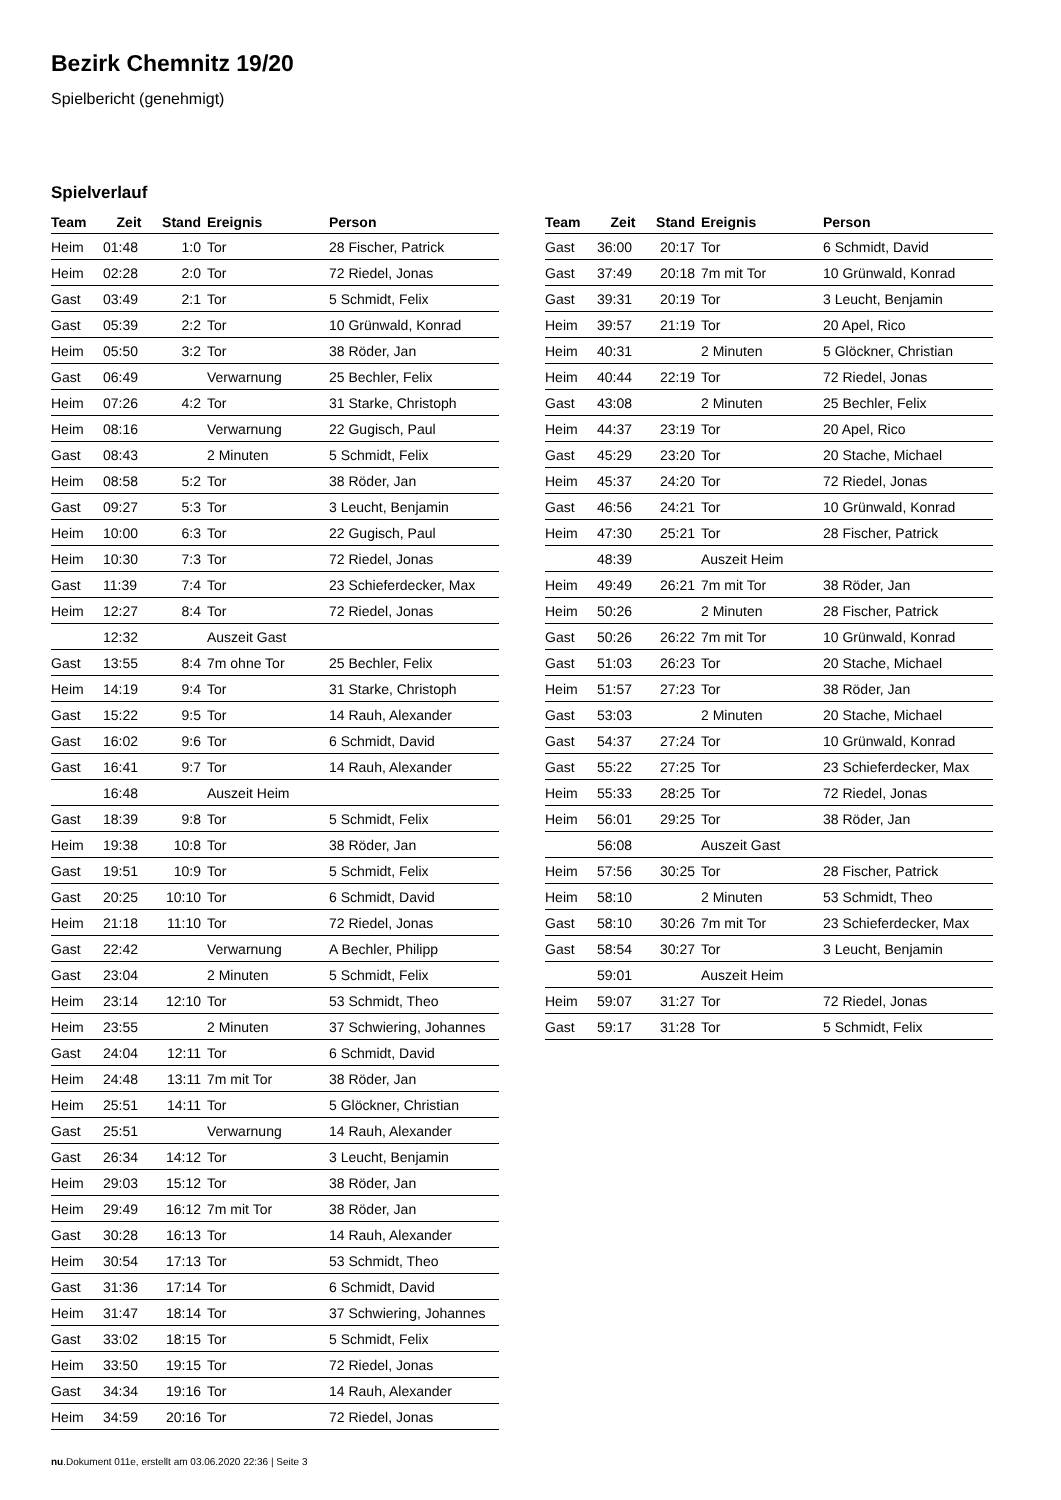Bezirk Chemnitz 19/20
Spielbericht (genehmigt)
Spielverlauf
| Team | Zeit | Stand | Ereignis | Person |
| --- | --- | --- | --- | --- |
| Heim | 01:48 | 1:0 | Tor | 28 Fischer, Patrick |
| Heim | 02:28 | 2:0 | Tor | 72 Riedel, Jonas |
| Gast | 03:49 | 2:1 | Tor | 5 Schmidt, Felix |
| Gast | 05:39 | 2:2 | Tor | 10 Grünwald, Konrad |
| Heim | 05:50 | 3:2 | Tor | 38 Röder, Jan |
| Gast | 06:49 | | Verwarnung | 25 Bechler, Felix |
| Heim | 07:26 | 4:2 | Tor | 31 Starke, Christoph |
| Heim | 08:16 | | Verwarnung | 22 Gugisch, Paul |
| Gast | 08:43 | | 2 Minuten | 5 Schmidt, Felix |
| Heim | 08:58 | 5:2 | Tor | 38 Röder, Jan |
| Gast | 09:27 | 5:3 | Tor | 3 Leucht, Benjamin |
| Heim | 10:00 | 6:3 | Tor | 22 Gugisch, Paul |
| Heim | 10:30 | 7:3 | Tor | 72 Riedel, Jonas |
| Gast | 11:39 | 7:4 | Tor | 23 Schieferdecker, Max |
| Heim | 12:27 | 8:4 | Tor | 72 Riedel, Jonas |
| | 12:32 | | Auszeit Gast | |
| Gast | 13:55 | 8:4 | 7m ohne Tor | 25 Bechler, Felix |
| Heim | 14:19 | 9:4 | Tor | 31 Starke, Christoph |
| Gast | 15:22 | 9:5 | Tor | 14 Rauh, Alexander |
| Gast | 16:02 | 9:6 | Tor | 6 Schmidt, David |
| Gast | 16:41 | 9:7 | Tor | 14 Rauh, Alexander |
| | 16:48 | | Auszeit Heim | |
| Gast | 18:39 | 9:8 | Tor | 5 Schmidt, Felix |
| Heim | 19:38 | 10:8 | Tor | 38 Röder, Jan |
| Gast | 19:51 | 10:9 | Tor | 5 Schmidt, Felix |
| Gast | 20:25 | 10:10 | Tor | 6 Schmidt, David |
| Heim | 21:18 | 11:10 | Tor | 72 Riedel, Jonas |
| Gast | 22:42 | | Verwarnung | A Bechler, Philipp |
| Gast | 23:04 | | 2 Minuten | 5 Schmidt, Felix |
| Heim | 23:14 | 12:10 | Tor | 53 Schmidt, Theo |
| Heim | 23:55 | | 2 Minuten | 37 Schwiering, Johannes |
| Gast | 24:04 | 12:11 | Tor | 6 Schmidt, David |
| Heim | 24:48 | 13:11 | 7m mit Tor | 38 Röder, Jan |
| Heim | 25:51 | 14:11 | Tor | 5 Glöckner, Christian |
| Gast | 25:51 | | Verwarnung | 14 Rauh, Alexander |
| Gast | 26:34 | 14:12 | Tor | 3 Leucht, Benjamin |
| Heim | 29:03 | 15:12 | Tor | 38 Röder, Jan |
| Heim | 29:49 | 16:12 | 7m mit Tor | 38 Röder, Jan |
| Gast | 30:28 | 16:13 | Tor | 14 Rauh, Alexander |
| Heim | 30:54 | 17:13 | Tor | 53 Schmidt, Theo |
| Gast | 31:36 | 17:14 | Tor | 6 Schmidt, David |
| Heim | 31:47 | 18:14 | Tor | 37 Schwiering, Johannes |
| Gast | 33:02 | 18:15 | Tor | 5 Schmidt, Felix |
| Heim | 33:50 | 19:15 | Tor | 72 Riedel, Jonas |
| Gast | 34:34 | 19:16 | Tor | 14 Rauh, Alexander |
| Heim | 34:59 | 20:16 | Tor | 72 Riedel, Jonas |
| Team | Zeit | Stand | Ereignis | Person |
| --- | --- | --- | --- | --- |
| Gast | 36:00 | 20:17 | Tor | 6 Schmidt, David |
| Gast | 37:49 | 20:18 | 7m mit Tor | 10 Grünwald, Konrad |
| Gast | 39:31 | 20:19 | Tor | 3 Leucht, Benjamin |
| Heim | 39:57 | 21:19 | Tor | 20 Apel, Rico |
| Heim | 40:31 | | 2 Minuten | 5 Glöckner, Christian |
| Heim | 40:44 | 22:19 | Tor | 72 Riedel, Jonas |
| Gast | 43:08 | | 2 Minuten | 25 Bechler, Felix |
| Heim | 44:37 | 23:19 | Tor | 20 Apel, Rico |
| Gast | 45:29 | 23:20 | Tor | 20 Stache, Michael |
| Heim | 45:37 | 24:20 | Tor | 72 Riedel, Jonas |
| Gast | 46:56 | 24:21 | Tor | 10 Grünwald, Konrad |
| Heim | 47:30 | 25:21 | Tor | 28 Fischer, Patrick |
| | 48:39 | | Auszeit Heim | |
| Heim | 49:49 | 26:21 | 7m mit Tor | 38 Röder, Jan |
| Heim | 50:26 | | 2 Minuten | 28 Fischer, Patrick |
| Gast | 50:26 | 26:22 | 7m mit Tor | 10 Grünwald, Konrad |
| Gast | 51:03 | 26:23 | Tor | 20 Stache, Michael |
| Heim | 51:57 | 27:23 | Tor | 38 Röder, Jan |
| Gast | 53:03 | | 2 Minuten | 20 Stache, Michael |
| Gast | 54:37 | 27:24 | Tor | 10 Grünwald, Konrad |
| Gast | 55:22 | 27:25 | Tor | 23 Schieferdecker, Max |
| Heim | 55:33 | 28:25 | Tor | 72 Riedel, Jonas |
| Heim | 56:01 | 29:25 | Tor | 38 Röder, Jan |
| | 56:08 | | Auszeit Gast | |
| Heim | 57:56 | 30:25 | Tor | 28 Fischer, Patrick |
| Heim | 58:10 | | 2 Minuten | 53 Schmidt, Theo |
| Gast | 58:10 | 30:26 | 7m mit Tor | 23 Schieferdecker, Max |
| Gast | 58:54 | 30:27 | Tor | 3 Leucht, Benjamin |
| | 59:01 | | Auszeit Heim | |
| Heim | 59:07 | 31:27 | Tor | 72 Riedel, Jonas |
| Gast | 59:17 | 31:28 | Tor | 5 Schmidt, Felix |
nu.Dokument 011e, erstellt am 03.06.2020 22:36 | Seite 3